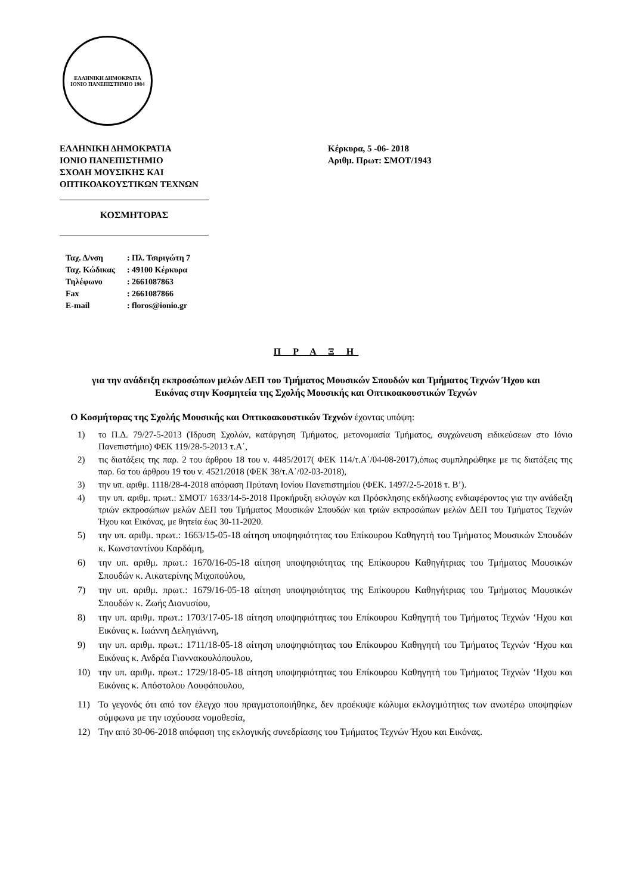ΕΛΛΗΝΙΚΗ ΔΗΜΟΚΡΑΤΙΑ
ΙΟΝΙΟ ΠΑΝΕΠΙΣΤΗΜΙΟ 1984
ΕΛΛΗΝΙΚΗ ΔΗΜΟΚΡΑΤΙΑ
ΙΟΝΙΟ ΠΑΝΕΠΙΣΤΗΜΙΟ
ΣΧΟΛΗ ΜΟΥΣΙΚΗΣ ΚΑΙ
ΟΠΤΙΚΟΑΚΟΥΣΤΙΚΩΝ ΤΕΧΝΩΝ
Κέρκυρα, 5 -06- 2018
Αριθμ. Πρωτ: ΣΜΟΤ/1943
ΚΟΣΜΗΤΟΡΑΣ
| Ταχ. Δ/νση | : Πλ. Τσιριγώτη 7 |
| Ταχ. Κώδικας | : 49100 Κέρκυρα |
| Τηλέφωνο | : 2661087863 |
| Fax | : 2661087866 |
| E-mail | : floros@ionio.gr |
Π Ρ Α Ξ Η
για την ανάδειξη εκπροσώπων μελών ΔΕΠ του Τμήματος Μουσικών Σπουδών και Τμήματος Τεχνών Ήχου και Εικόνας στην Κοσμητεία της Σχολής Μουσικής και Οπτικοακουστικών Τεχνών
Ο Κοσμήτορας της Σχολής Μουσικής και Οπτικοακουστικών Τεχνών έχοντας υπόψη:
1) το Π.Δ. 79/27-5-2013 (Ίδρυση Σχολών, κατάργηση Τμήματος, μετονομασία Τμήματος, συγχώνευση ειδικεύσεων στο Ιόνιο Πανεπιστήμιο) ΦΕΚ 119/28-5-2013 τ.Α΄,
2) τις διατάξεις της παρ. 2 του άρθρου 18 του ν. 4485/2017( ΦΕΚ 114/τ.Α΄/04-08-2017),όπως συμπληρώθηκε με τις διατάξεις της παρ. 6α του άρθρου 19 του ν. 4521/2018 (ΦΕΚ 38/τ.Α΄/02-03-2018),
3) την υπ. αριθμ. 1118/28-4-2018 απόφαση Πρύτανη Ιονίου Πανεπιστημίου (ΦΕΚ. 1497/2-5-2018 τ. Β’).
4) την υπ. αριθμ. πρωτ.: ΣΜΟΤ/ 1633/14-5-2018 Προκήρυξη εκλογών και Πρόσκλησης εκδήλωσης ενδιαφέροντος για την ανάδειξη τριών εκπροσώπων μελών ΔΕΠ του Τμήματος Μουσικών Σπουδών και τριών εκπροσώπων μελών ΔΕΠ του Τμήματος Τεχνών Ήχου και Εικόνας, με θητεία έως 30-11-2020.
5) την υπ. αριθμ. πρωτ.: 1663/15-05-18 αίτηση υποψηφιότητας του Επίκουρου Καθηγητή του Τμήματος Μουσικών Σπουδών κ. Κωνσταντίνου Καρδάμη,
6) την υπ. αριθμ. πρωτ.: 1670/16-05-18 αίτηση υποψηφιότητας της Επίκουρου Καθηγήτριας του Τμήματος Μουσικών Σπουδών κ. Αικατερίνης Μιχοπούλου,
7) την υπ. αριθμ. πρωτ.: 1679/16-05-18 αίτηση υποψηφιότητας της Επίκουρου Καθηγήτριας του Τμήματος Μουσικών Σπουδών κ. Ζωής Διονυσίου,
8) την υπ. αριθμ. πρωτ.: 1703/17-05-18 αίτηση υποψηφιότητας του Επίκουρου Καθηγητή του Τμήματος Τεχνών ‘Ηχου και Εικόνας κ. Ιωάννη Δεληγιάννη,
9) την υπ. αριθμ. πρωτ.: 1711/18-05-18 αίτηση υποψηφιότητας του Επίκουρου Καθηγητή του Τμήματος Τεχνών ‘Ηχου και Εικόνας κ. Ανδρέα Γιαννακουλόπουλου,
10) την υπ. αριθμ. πρωτ.: 1729/18-05-18 αίτηση υποψηφιότητας του Επίκουρου Καθηγητή του Τμήματος Τεχνών ‘Ηχου και Εικόνας κ. Απόστολου Λουφόπουλου,
11) Το γεγονός ότι από τον έλεγχο που πραγματοποιήθηκε, δεν προέκυψε κώλυμα εκλογιμότητας των ανωτέρω υποψηφίων σύμφωνα με την ισχύουσα νομοθεσία,
12) Την από 30-06-2018 απόφαση της εκλογικής συνεδρίασης του Τμήματος Τεχνών Ήχου και Εικόνας.